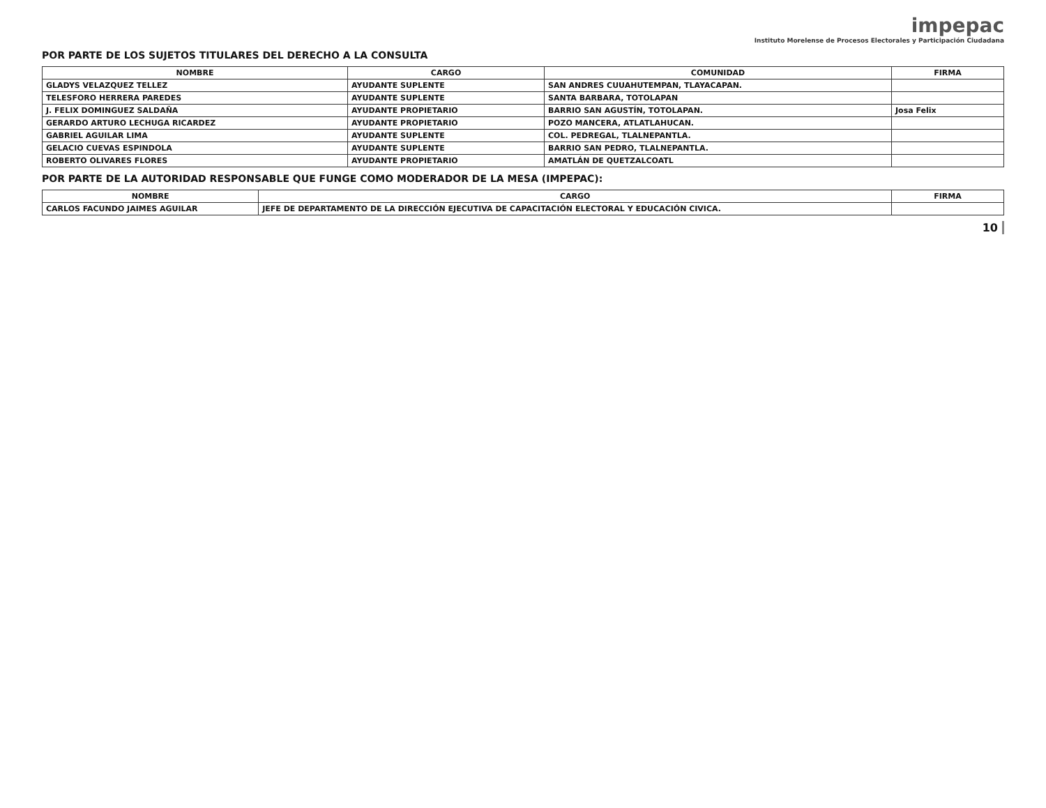impepac
Instituto Morelense de Procesos Electorales y Participación Ciudadana
POR PARTE DE LOS SUJETOS TITULARES DEL DERECHO A LA CONSULTA
| NOMBRE | CARGO | COMUNIDAD | FIRMA |
| --- | --- | --- | --- |
| GLADYS VELAZQUEZ TELLEZ | AYUDANTE SUPLENTE | SAN ANDRES CUUAHUTEMPAN, TLAYACAPAN. | |
| TELESFORO HERRERA PAREDES | AYUDANTE SUPLENTE | SANTA BARBARA, TOTOLAPAN | |
| J. FELIX DOMINGUEZ SALDAÑA | AYUDANTE PROPIETARIO | BARRIO SAN AGUSTÍN, TOTOLAPAN. | Josa Felix |
| GERARDO ARTURO LECHUGA RICARDEZ | AYUDANTE PROPIETARIO | POZO MANCERA, ATLATLAHUCAN. | |
| GABRIEL AGUILAR LIMA | AYUDANTE SUPLENTE | COL. PEDREGAL, TLALNEPANTLA. | |
| GELACIO CUEVAS ESPINDOLA | AYUDANTE SUPLENTE | BARRIO SAN PEDRO, TLALNEPANTLA. | |
| ROBERTO OLIVARES FLORES | AYUDANTE PROPIETARIO | AMATLÁN DE QUETZALCOATL | |
POR PARTE DE LA AUTORIDAD RESPONSABLE QUE FUNGE COMO MODERADOR DE LA MESA (IMPEPAC):
| NOMBRE | CARGO | FIRMA |
| --- | --- | --- |
| CARLOS FACUNDO JAIMES AGUILAR | JEFE DE DEPARTAMENTO DE LA DIRECCIÓN EJECUTIVA DE CAPACITACIÓN ELECTORAL Y EDUCACIÓN CIVICA. | |
10